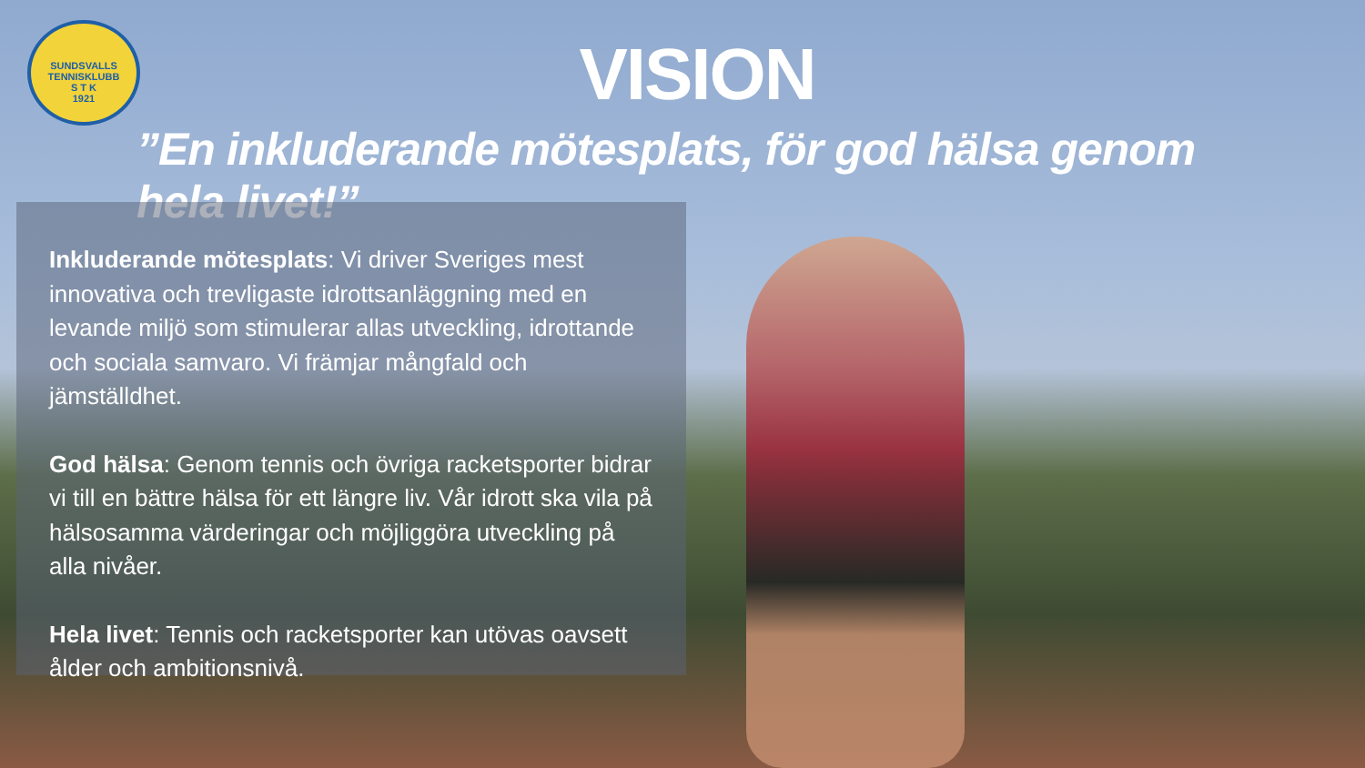SUNDSVALLS TENNISKLUBB
S T K
1921
VISION
”En inkluderande mötesplats, för god hälsa genom hela livet!”
Inkluderande mötesplats: Vi driver Sveriges mest innovativa och trevligaste idrottsanläggning med en levande miljö som stimulerar allas utveckling, idrottande och sociala samvaro. Vi främjar mångfald och jämställdhet.
God hälsa: Genom tennis och övriga racketsporter bidrar vi till en bättre hälsa för ett längre liv. Vår idrott ska vila på hälsosamma värderingar och möjliggöra utveckling på alla nivåer.
Hela livet: Tennis och racketsporter kan utövas oavsett ålder och ambitionsnivå.